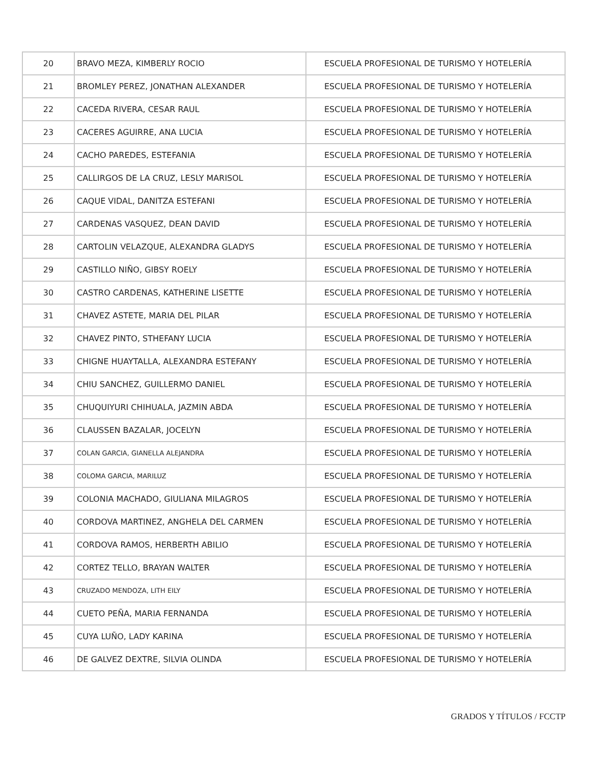| 20 | BRAVO MEZA, KIMBERLY ROCIO | ESCUELA PROFESIONAL DE TURISMO Y HOTELERÍA |
| 21 | BROMLEY PEREZ, JONATHAN ALEXANDER | ESCUELA PROFESIONAL DE TURISMO Y HOTELERÍA |
| 22 | CACEDA RIVERA, CESAR RAUL | ESCUELA PROFESIONAL DE TURISMO Y HOTELERÍA |
| 23 | CACERES AGUIRRE, ANA LUCIA | ESCUELA PROFESIONAL DE TURISMO Y HOTELERÍA |
| 24 | CACHO PAREDES, ESTEFANIA | ESCUELA PROFESIONAL DE TURISMO Y HOTELERÍA |
| 25 | CALLIRGOS DE LA CRUZ, LESLY MARISOL | ESCUELA PROFESIONAL DE TURISMO Y HOTELERÍA |
| 26 | CAQUE VIDAL, DANITZA ESTEFANI | ESCUELA PROFESIONAL DE TURISMO Y HOTELERÍA |
| 27 | CARDENAS VASQUEZ, DEAN DAVID | ESCUELA PROFESIONAL DE TURISMO Y HOTELERÍA |
| 28 | CARTOLIN VELAZQUE, ALEXANDRA GLADYS | ESCUELA PROFESIONAL DE TURISMO Y HOTELERÍA |
| 29 | CASTILLO NIÑO, GIBSY ROELY | ESCUELA PROFESIONAL DE TURISMO Y HOTELERÍA |
| 30 | CASTRO CARDENAS, KATHERINE LISETTE | ESCUELA PROFESIONAL DE TURISMO Y HOTELERÍA |
| 31 | CHAVEZ ASTETE, MARIA DEL PILAR | ESCUELA PROFESIONAL DE TURISMO Y HOTELERÍA |
| 32 | CHAVEZ PINTO, STHEFANY LUCIA | ESCUELA PROFESIONAL DE TURISMO Y HOTELERÍA |
| 33 | CHIGNE HUAYTALLA, ALEXANDRA ESTEFANY | ESCUELA PROFESIONAL DE TURISMO Y HOTELERÍA |
| 34 | CHIU SANCHEZ, GUILLERMO DANIEL | ESCUELA PROFESIONAL DE TURISMO Y HOTELERÍA |
| 35 | CHUQUIYURI CHIHUALA, JAZMIN ABDA | ESCUELA PROFESIONAL DE TURISMO Y HOTELERÍA |
| 36 | CLAUSSEN BAZALAR, JOCELYN | ESCUELA PROFESIONAL DE TURISMO Y HOTELERÍA |
| 37 | COLAN GARCIA, GIANELLA ALEJANDRA | ESCUELA PROFESIONAL DE TURISMO Y HOTELERÍA |
| 38 | COLOMA GARCIA, MARILUZ | ESCUELA PROFESIONAL DE TURISMO Y HOTELERÍA |
| 39 | COLONIA MACHADO, GIULIANA MILAGROS | ESCUELA PROFESIONAL DE TURISMO Y HOTELERÍA |
| 40 | CORDOVA MARTINEZ, ANGHELA DEL CARMEN | ESCUELA PROFESIONAL DE TURISMO Y HOTELERÍA |
| 41 | CORDOVA RAMOS, HERBERTH ABILIO | ESCUELA PROFESIONAL DE TURISMO Y HOTELERÍA |
| 42 | CORTEZ TELLO, BRAYAN WALTER | ESCUELA PROFESIONAL DE TURISMO Y HOTELERÍA |
| 43 | CRUZADO MENDOZA, LITH EILY | ESCUELA PROFESIONAL DE TURISMO Y HOTELERÍA |
| 44 | CUETO PEÑA, MARIA FERNANDA | ESCUELA PROFESIONAL DE TURISMO Y HOTELERÍA |
| 45 | CUYA LUÑO, LADY KARINA | ESCUELA PROFESIONAL DE TURISMO Y HOTELERÍA |
| 46 | DE GALVEZ DEXTRE, SILVIA OLINDA | ESCUELA PROFESIONAL DE TURISMO Y HOTELERÍA |
GRADOS Y TÍTULOS / FCCTP